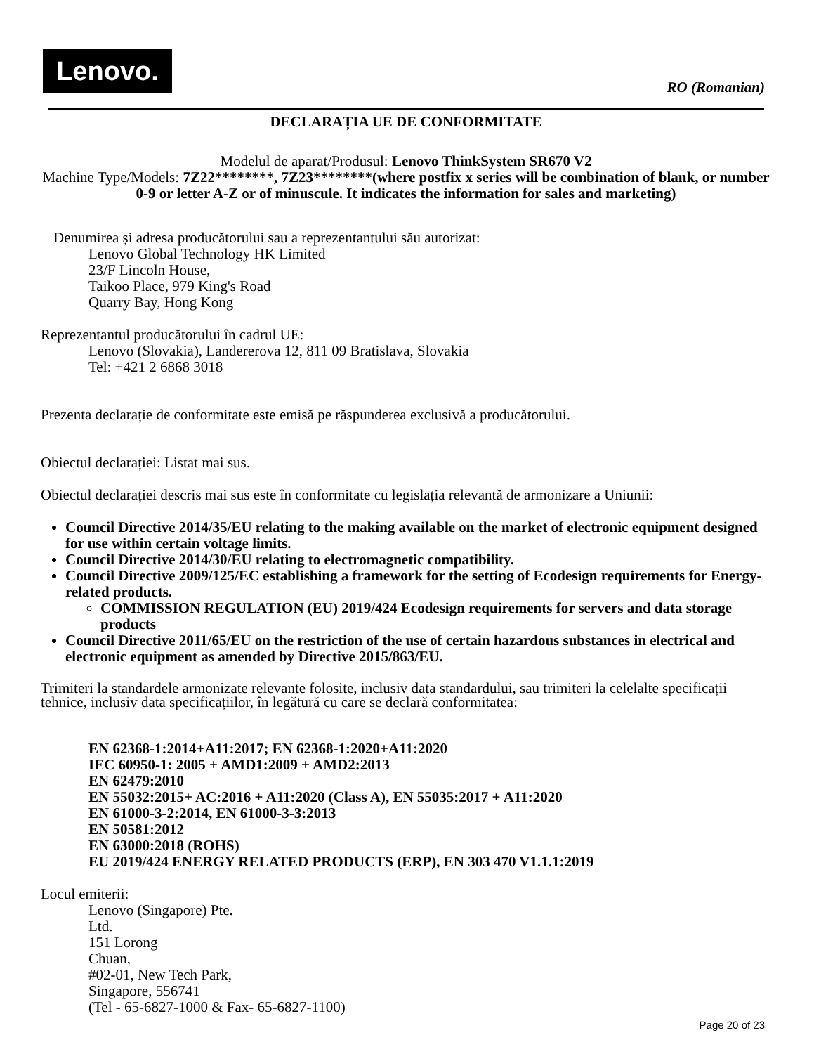Lenovo.
RO (Romanian)
DECLARAȚIA UE DE CONFORMITATE
Modelul de aparat/Produsul: Lenovo ThinkSystem SR670 V2
Machine Type/Models: 7Z22********, 7Z23********(where postfix x series will be combination of blank, or number 0-9 or letter A-Z or of minuscule. It indicates the information for sales and marketing)
Denumirea și adresa producătorului sau a reprezentantului său autorizat:
Lenovo Global Technology HK Limited
23/F Lincoln House,
Taikoo Place, 979 King's Road
Quarry Bay, Hong Kong
Reprezentantul producătorului în cadrul UE:
Lenovo (Slovakia), Landererova 12, 811 09 Bratislava, Slovakia
Tel: +421 2 6868 3018
Prezenta declarație de conformitate este emisă pe răspunderea exclusivă a producătorului.
Obiectul declarației: Listat mai sus.
Obiectul declarației descris mai sus este în conformitate cu legislația relevantă de armonizare a Uniunii:
Council Directive 2014/35/EU relating to the making available on the market of electronic equipment designed for use within certain voltage limits.
Council Directive 2014/30/EU relating to electromagnetic compatibility.
Council Directive 2009/125/EC establishing a framework for the setting of Ecodesign requirements for Energy-related products.
COMMISSION REGULATION (EU) 2019/424 Ecodesign requirements for servers and data storage products
Council Directive 2011/65/EU on the restriction of the use of certain hazardous substances in electrical and electronic equipment as amended by Directive 2015/863/EU.
Trimiteri la standardele armonizate relevante folosite, inclusiv data standardului, sau trimiteri la celelalte specificații tehnice, inclusiv data specificațiilor, în legătură cu care se declară conformitatea:
EN 62368-1:2014+A11:2017; EN 62368-1:2020+A11:2020
IEC 60950-1: 2005 + AMD1:2009 + AMD2:2013
EN 62479:2010
EN 55032:2015+ AC:2016 + A11:2020 (Class A), EN 55035:2017 + A11:2020
EN 61000-3-2:2014, EN 61000-3-3:2013
EN 50581:2012
EN 63000:2018 (ROHS)
EU 2019/424 ENERGY RELATED PRODUCTS (ERP), EN 303 470 V1.1.1:2019
Locul emiterii:
Lenovo (Singapore) Pte.
Ltd.
151 Lorong
Chuan,
#02-01, New Tech Park,
Singapore, 556741
(Tel - 65-6827-1000 & Fax- 65-6827-1100)
Page 20 of 23